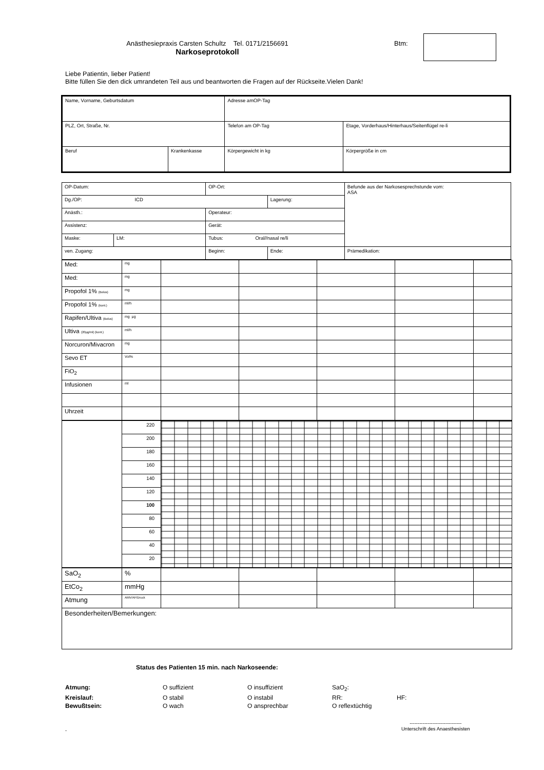Anästhesiepraxis Carsten Schultz Tel. 0171/2156691
Narkoseprotokoll
Btm:
Liebe Patientin, lieber Patient!
Bitte füllen Sie den dick umrandeten Teil aus und beantworten die Fragen auf der Rückseite.Vielen Dank!
| Name, Vorname, Geburtsdatum | | Adresse amOP-Tag | |
| PLZ, Ort, Straße, Nr. | | Telefon am OP-Tag | Etage, Vorderhaus/Hinterhaus/Seitenflügel re-li |
| Beruf | Krankenkasse | Körpergewicht in kg | Körpergröße in cm |
| OP-Datum: | | OP-Ort: | | | Befunde aus der Narkosesprechstunde vom: ASA |
| Dg./OP: ICD | | | | Lagerung: | |
| Anästh.: | | Operateur: | | | |
| Assistenz: | | Gerät: | | | |
| Maske: | LM: | Tubus: Oral//nasal re/li | | | |
| ven. Zugang: | | Beginn: | Ende: | | Prämedikation: |
| Med: | mg | | | | | |
| Med: | mg | | | | | |
| Propofol 1% (Bolus) | mg | | | | | |
| Propofol 1% (kont.) | ml/h | | | | | |
| Rapifen/Ultiva (Bolus) | mg µg | | | | | |
| Ultiva (20µg/ml) (kont.) | ml/h | | | | | |
| Norcuron/Mivacron | mg | | | | | |
| Sevo ET | Vol% | | | | | |
| FiO<sub>2</sub> | | | | | | |
| Infusionen | ml | | | | | |
| Uhrzeit | | | | | | |
| | 220 | |
| | 200 | |
| | 180 | |
| | 160 | |
| | 140 | |
| | 120 | |
| | 100 | |
| | 80 | |
| | 60 | |
| | 40 | |
| | 20 | |
| SaO<sub>2</sub> | % | | | | | |
| EtCo<sub>2</sub> | mmHg | | | | | |
| Atmung | AMV/AF/Druck | | | | | |
| Besonderheiten/Bemerkungen: | | | | | | |
Status des Patienten 15 min. nach Narkoseende:
Atmung: O suffizient O insuffizient SaO<sub>2</sub>:
Kreislauf: O stabil O instabil RR: HF:
Bewußtsein: O wach O ansprechbar O reflextüchtig
- --------------------------------
Unterschrift des Anaesthesisten